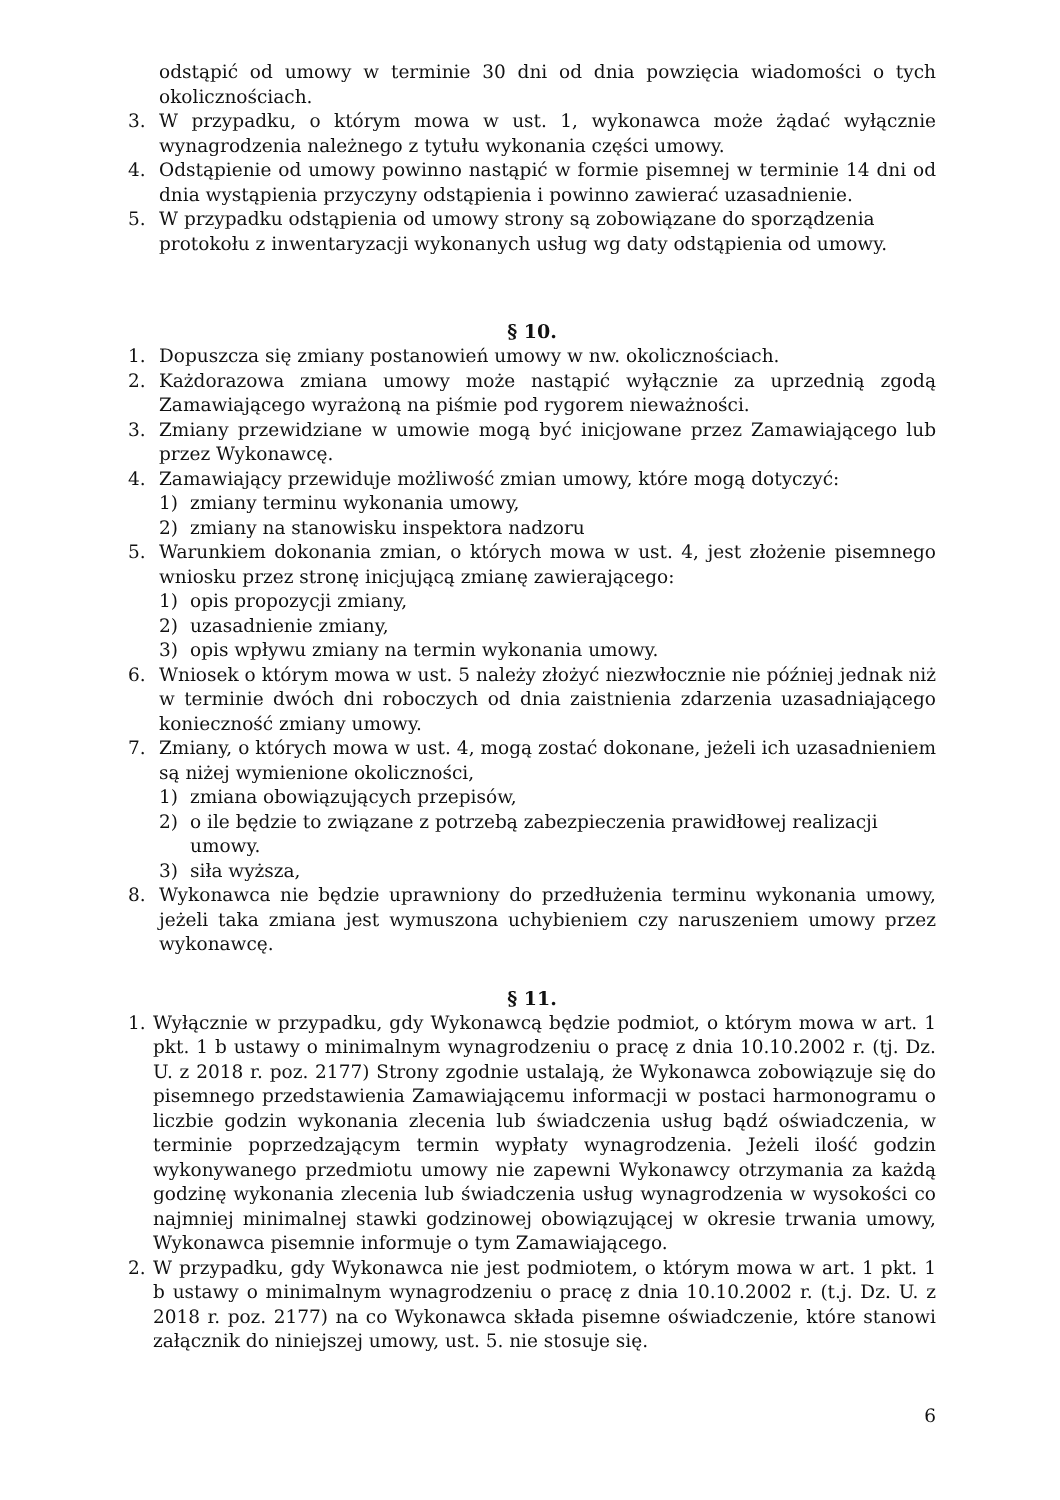odstąpić od umowy w terminie 30 dni od dnia powzięcia wiadomości o tych okolicznościach.
3. W przypadku, o którym mowa w ust. 1, wykonawca może żądać wyłącznie wynagrodzenia należnego z tytułu wykonania części umowy.
4. Odstąpienie od umowy powinno nastąpić w formie pisemnej w terminie 14 dni od dnia wystąpienia przyczyny odstąpienia i powinno zawierać uzasadnienie.
5. W przypadku odstąpienia od umowy strony są zobowiązane do sporządzenia protokołu z inwentaryzacji wykonanych usług wg daty odstąpienia od umowy.
§ 10.
1. Dopuszcza się zmiany postanowień umowy w nw. okolicznościach.
2. Każdorazowa zmiana umowy może nastąpić wyłącznie za uprzednią zgodą Zamawiającego wyrażoną na piśmie pod rygorem nieważności.
3. Zmiany przewidziane w umowie mogą być inicjowane przez Zamawiającego lub przez Wykonawcę.
4. Zamawiający przewiduje możliwość zmian umowy, które mogą dotyczyć:
1) zmiany terminu wykonania umowy,
2) zmiany na stanowisku inspektora nadzoru
5. Warunkiem dokonania zmian, o których mowa w ust. 4, jest złożenie pisemnego wniosku przez stronę inicjującą zmianę zawierającego:
1) opis propozycji zmiany,
2) uzasadnienie zmiany,
3) opis wpływu zmiany na termin wykonania umowy.
6. Wniosek o którym mowa w ust. 5 należy złożyć niezwłocznie nie później jednak niż w terminie dwóch dni roboczych od dnia zaistnienia zdarzenia uzasadniającego konieczność zmiany umowy.
7. Zmiany, o których mowa w ust. 4, mogą zostać dokonane, jeżeli ich uzasadnieniem są niżej wymienione okoliczności,
1) zmiana obowiązujących przepisów,
2) o ile będzie to związane z potrzebą zabezpieczenia prawidłowej realizacji umowy.
3) siła wyższa,
8. Wykonawca nie będzie uprawniony do przedłużenia terminu wykonania umowy, jeżeli taka zmiana jest wymuszona uchybieniem czy naruszeniem umowy przez wykonawcę.
§ 11.
1. Wyłącznie w przypadku, gdy Wykonawcą będzie podmiot, o którym mowa w art. 1 pkt. 1 b ustawy o minimalnym wynagrodzeniu o pracę z dnia 10.10.2002 r. (tj. Dz. U. z 2018 r. poz. 2177) Strony zgodnie ustalają, że Wykonawca zobowiązuje się do pisemnego przedstawienia Zamawiającemu informacji w postaci harmonogramu o liczbie godzin wykonania zlecenia lub świadczenia usług bądź oświadczenia, w terminie poprzedzającym termin wypłaty wynagrodzenia. Jeżeli ilość godzin wykonywanego przedmiotu umowy nie zapewni Wykonawcy otrzymania za każdą godzinę wykonania zlecenia lub świadczenia usług wynagrodzenia w wysokości co najmniej minimalnej stawki godzinowej obowiązującej w okresie trwania umowy, Wykonawca pisemnie informuje o tym Zamawiającego.
2. W przypadku, gdy Wykonawca nie jest podmiotem, o którym mowa w art. 1 pkt. 1 b ustawy o minimalnym wynagrodzeniu o pracę z dnia 10.10.2002 r. (t.j. Dz. U. z 2018 r. poz. 2177) na co Wykonawca składa pisemne oświadczenie, które stanowi załącznik do niniejszej umowy, ust. 5. nie stosuje się.
6